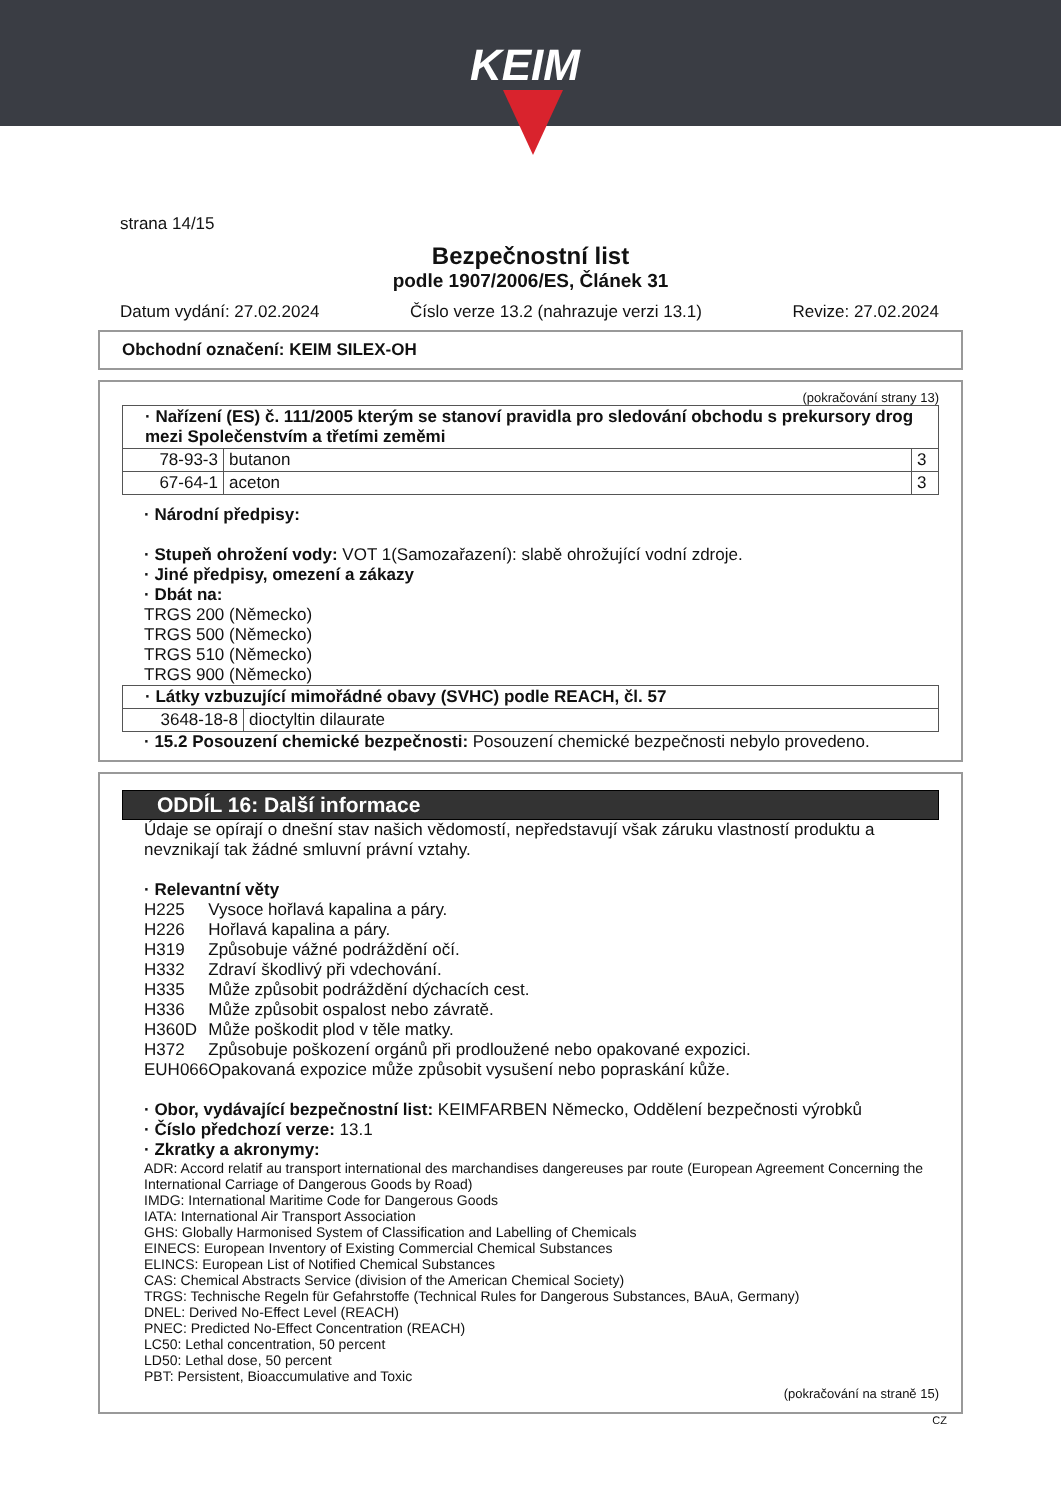KEIM
strana 14/15
Bezpečnostní list
podle 1907/2006/ES, Článek 31
Datum vydání: 27.02.2024 Číslo verze 13.2 (nahrazuje verzi 13.1) Revize: 27.02.2024
Obchodní označení: KEIM SILEX-OH
(pokračování strany 13)
| · Nařízení (ES) č. 111/2005 kterým se stanoví pravidla pro sledování obchodu s prekursory drog mezi Společenstvím a třetími zeměmi | | |
| 78-93-3 | butanon | 3 |
| 67-64-1 | aceton | 3 |
· Národní předpisy:
· Stupeň ohrožení vody: VOT 1(Samozařazení): slabě ohrožující vodní zdroje.
· Jiné předpisy, omezení a zákazy
· Dbát na:
TRGS 200 (Německo)
TRGS 500 (Německo)
TRGS 510 (Německo)
TRGS 900 (Německo)
| · Látky vzbuzující mimořádné obavy (SVHC) podle REACH, čl. 57 | |
| 3648-18-8 | dioctyltin dilaurate |
· 15.2 Posouzení chemické bezpečnosti: Posouzení chemické bezpečnosti nebylo provedeno.
ODDÍL 16: Další informace
Údaje se opírají o dnešní stav našich vědomostí, nepředstavují však záruku vlastností produktu a nevznikají tak žádné smluvní právní vztahy.
· Relevantní věty
| H225 | Vysoce hořlavá kapalina a páry. |
| H226 | Hořlavá kapalina a páry. |
| H319 | Způsobuje vážné podráždění očí. |
| H332 | Zdraví škodlivý při vdechování. |
| H335 | Může způsobit podráždění dýchacích cest. |
| H336 | Může způsobit ospalost nebo závratě. |
| H360D | Může poškodit plod v těle matky. |
| H372 | Způsobuje poškození orgánů při prodloužené nebo opakované expozici. |
| EUH066 | Opakovaná expozice může způsobit vysušení nebo popraskání kůže. |
· Obor, vydávající bezpečnostní list: KEIMFARBEN Německo, Oddělení bezpečnosti výrobků
· Číslo předchozí verze: 13.1
· Zkratky a akronymy:
ADR: Accord relatif au transport international des marchandises dangereuses par route (European Agreement Concerning the International Carriage of Dangerous Goods by Road)
IMDG: International Maritime Code for Dangerous Goods
IATA: International Air Transport Association
GHS: Globally Harmonised System of Classification and Labelling of Chemicals
EINECS: European Inventory of Existing Commercial Chemical Substances
ELINCS: European List of Notified Chemical Substances
CAS: Chemical Abstracts Service (division of the American Chemical Society)
TRGS: Technische Regeln für Gefahrstoffe (Technical Rules for Dangerous Substances, BAuA, Germany)
DNEL: Derived No-Effect Level (REACH)
PNEC: Predicted No-Effect Concentration (REACH)
LC50: Lethal concentration, 50 percent
LD50: Lethal dose, 50 percent
PBT: Persistent, Bioaccumulative and Toxic
(pokračování na straně 15)
CZ